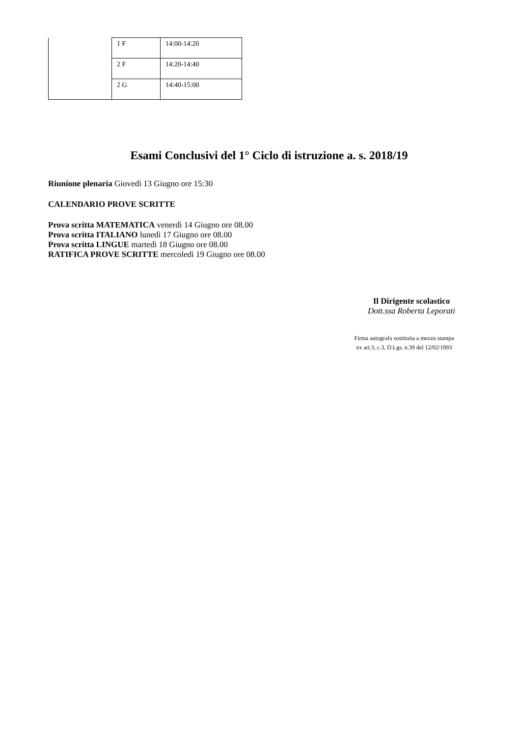| | 1 F | 14:00-14:20 |
| | 2 F | 14:20-14:40 |
| | 2 G | 14:40-15:00 |
Esami Conclusivi del 1° Ciclo di istruzione a. s. 2018/19
Riunione plenaria Giovedì 13 Giugno ore 15:30
CALENDARIO PROVE SCRITTE
Prova scritta MATEMATICA venerdì 14 Giugno ore 08.00
Prova scritta ITALIANO lunedì 17 Giugno ore 08.00
Prova scritta LINGUE martedì 18 Giugno ore 08.00
RATIFICA PROVE SCRITTE mercoledì 19 Giugno ore 08.00
Il Dirigente scolastico
Dott.ssa Roberta Leporati
Firma autografa sostituita a mezzo stampa
ex art.3, c.3, D.Lgs. n.39 del 12/02/1993